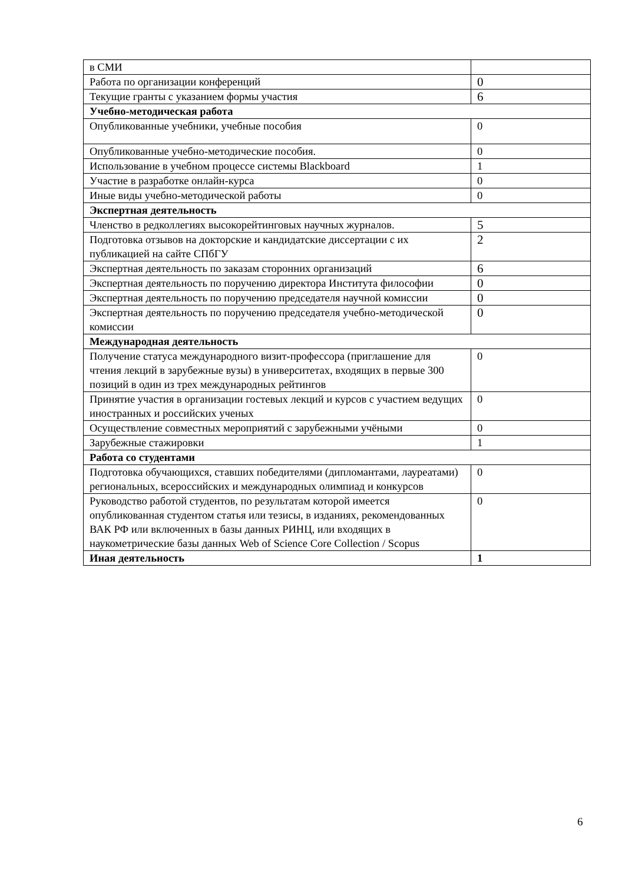| в СМИ | |
| Работа по организации конференций | 0 |
| Текущие гранты с указанием формы участия | 6 |
| Учебно-методическая работа | |
| Опубликованные учебники, учебные пособия | 0 |
| Опубликованные учебно-методические пособия. | 0 |
| Использование в учебном процессе системы Blackboard | 1 |
| Участие в разработке онлайн-курса | 0 |
| Иные виды учебно-методической работы | 0 |
| Экспертная деятельность | |
| Членство в редколлегиях высокорейтинговых научных журналов. | 5 |
| Подготовка отзывов на докторские и кандидатские диссертации с их публикацией на сайте СПбГУ | 2 |
| Экспертная деятельность по заказам сторонних организаций | 6 |
| Экспертная деятельность по поручению директора Института философии | 0 |
| Экспертная деятельность по поручению председателя научной комиссии | 0 |
| Экспертная деятельность по поручению председателя учебно-методической комиссии | 0 |
| Международная деятельность | |
| Получение статуса международного визит-профессора (приглашение для чтения лекций в зарубежные вузы) в университетах, входящих в первые 300 позиций в один из трех международных рейтингов | 0 |
| Принятие участия в организации гостевых лекций и курсов с участием ведущих иностранных и российских ученых | 0 |
| Осуществление совместных мероприятий с зарубежными учёными | 0 |
| Зарубежные стажировки | 1 |
| Работа со студентами | |
| Подготовка обучающихся, ставших победителями (дипломантами, лауреатами) региональных, всероссийских и международных олимпиад и конкурсов | 0 |
| Руководство работой студентов, по результатам которой имеется опубликованная студентом статья или тезисы, в изданиях, рекомендованных ВАК РФ или включенных в базы данных РИНЦ, или входящих в наукометрические базы данных Web of Science Core Collection / Scopus | 0 |
| Иная деятельность | 1 |
6